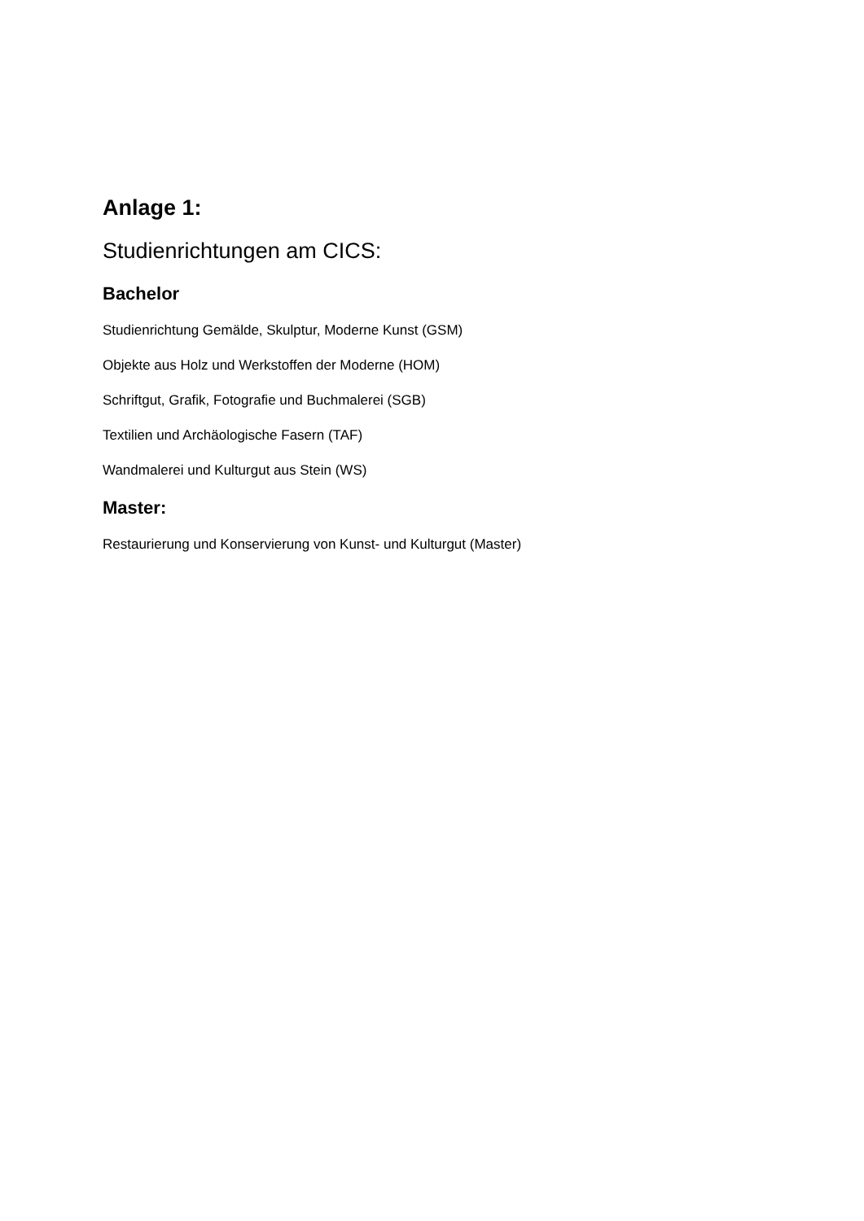Anlage 1:
Studienrichtungen am CICS:
Bachelor
Studienrichtung Gemälde, Skulptur, Moderne Kunst (GSM)
Objekte aus Holz und Werkstoffen der Moderne (HOM)
Schriftgut, Grafik, Fotografie und Buchmalerei (SGB)
Textilien und Archäologische Fasern (TAF)
Wandmalerei und Kulturgut aus Stein (WS)
Master:
Restaurierung und Konservierung von Kunst- und Kulturgut (Master)